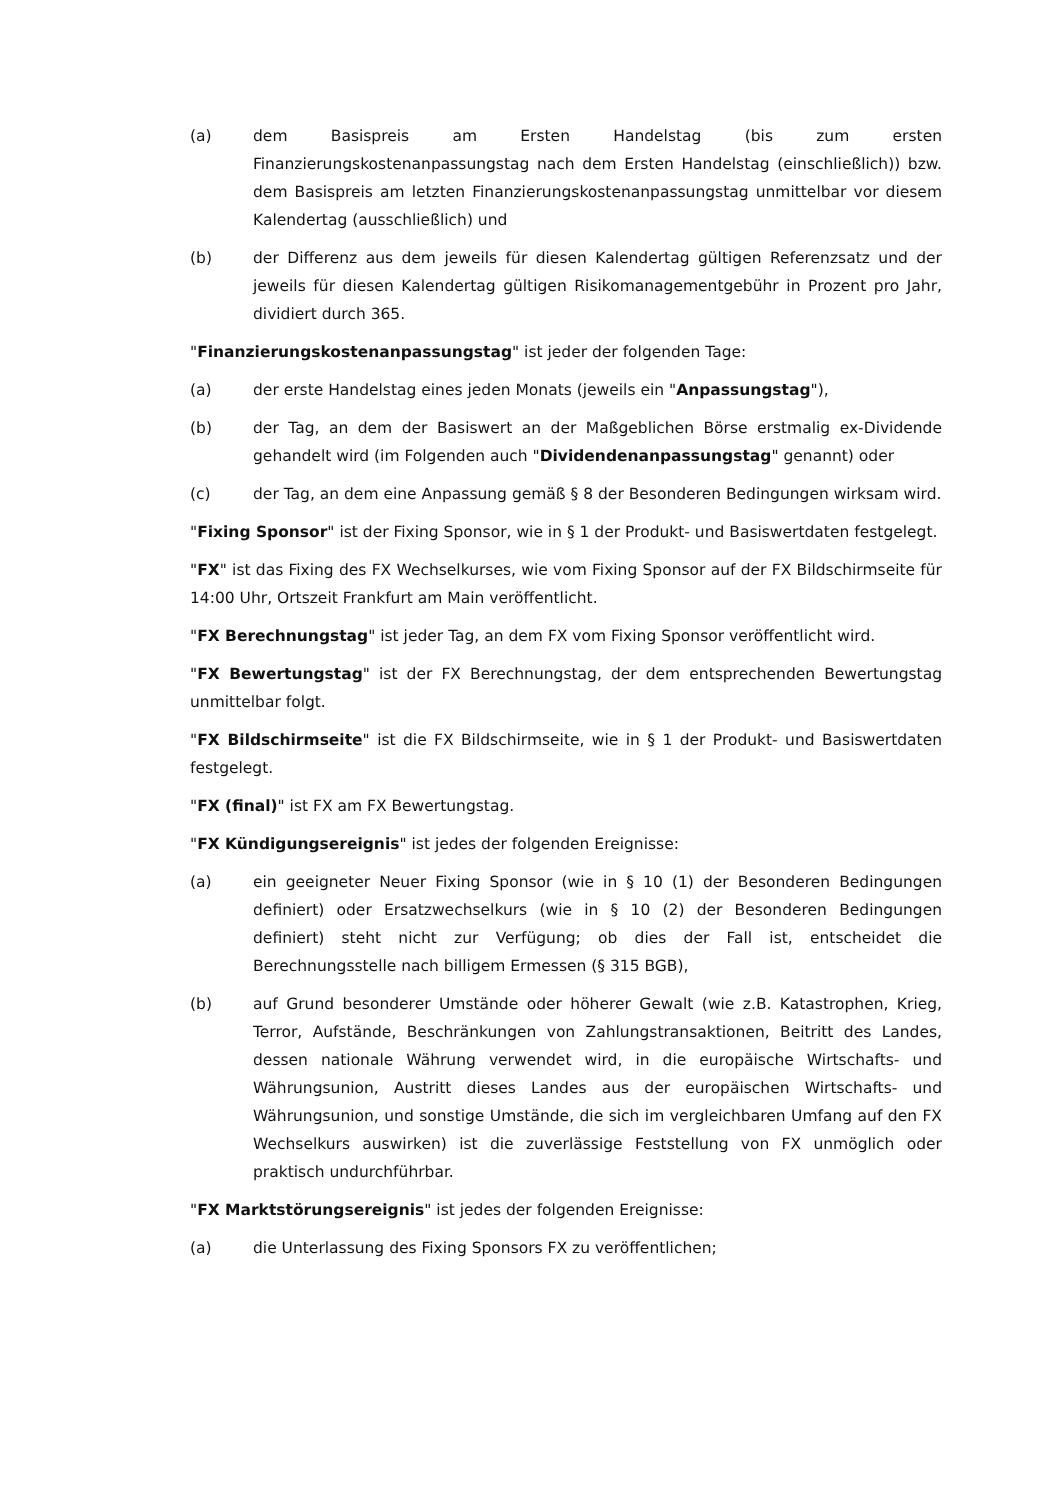(a) dem Basispreis am Ersten Handelstag (bis zum ersten Finanzierungskostenanpassungstag nach dem Ersten Handelstag (einschließlich)) bzw. dem Basispreis am letzten Finanzierungskostenanpassungstag unmittelbar vor diesem Kalendertag (ausschließlich) und
(b) der Differenz aus dem jeweils für diesen Kalendertag gültigen Referenzsatz und der jeweils für diesen Kalendertag gültigen Risikomanagementgebühr in Prozent pro Jahr, dividiert durch 365.
"Finanzierungskostenanpassungstag" ist jeder der folgenden Tage:
(a) der erste Handelstag eines jeden Monats (jeweils ein "Anpassungstag"),
(b) der Tag, an dem der Basiswert an der Maßgeblichen Börse erstmalig ex-Dividende gehandelt wird (im Folgenden auch "Dividendenanpassungstag" genannt) oder
(c) der Tag, an dem eine Anpassung gemäß § 8 der Besonderen Bedingungen wirksam wird.
"Fixing Sponsor" ist der Fixing Sponsor, wie in § 1 der Produkt- und Basiswertdaten festgelegt.
"FX" ist das Fixing des FX Wechselkurses, wie vom Fixing Sponsor auf der FX Bildschirmseite für 14:00 Uhr, Ortszeit Frankfurt am Main veröffentlicht.
"FX Berechnungstag" ist jeder Tag, an dem FX vom Fixing Sponsor veröffentlicht wird.
"FX Bewertungstag" ist der FX Berechnungstag, der dem entsprechenden Bewertungstag unmittelbar folgt.
"FX Bildschirmseite" ist die FX Bildschirmseite, wie in § 1 der Produkt- und Basiswertdaten festgelegt.
"FX (final)" ist FX am FX Bewertungstag.
"FX Kündigungsereignis" ist jedes der folgenden Ereignisse:
(a) ein geeigneter Neuer Fixing Sponsor (wie in § 10 (1) der Besonderen Bedingungen definiert) oder Ersatzwechselkurs (wie in § 10 (2) der Besonderen Bedingungen definiert) steht nicht zur Verfügung; ob dies der Fall ist, entscheidet die Berechnungsstelle nach billigem Ermessen (§ 315 BGB),
(b) auf Grund besonderer Umstände oder höherer Gewalt (wie z.B. Katastrophen, Krieg, Terror, Aufstände, Beschränkungen von Zahlungstransaktionen, Beitritt des Landes, dessen nationale Währung verwendet wird, in die europäische Wirtschafts- und Währungsunion, Austritt dieses Landes aus der europäischen Wirtschafts- und Währungsunion, und sonstige Umstände, die sich im vergleichbaren Umfang auf den FX Wechselkurs auswirken) ist die zuverlässige Feststellung von FX unmöglich oder praktisch undurchführbar.
"FX Marktstörungsereignis" ist jedes der folgenden Ereignisse:
(a) die Unterlassung des Fixing Sponsors FX zu veröffentlichen;